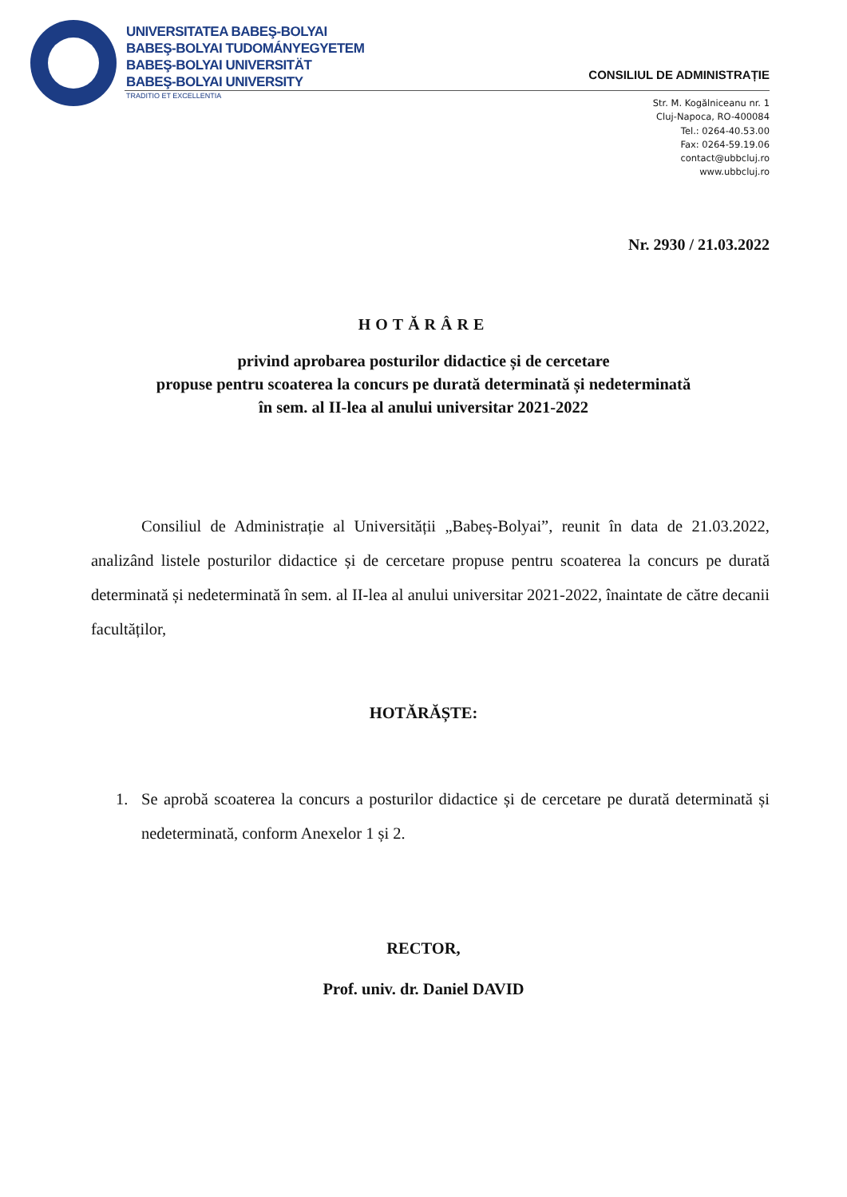UNIVERSITATEA BABEŞ-BOLYAI
BABEŞ-BOLYAI TUDOMÁNYEGYETEM
BABEŞ-BOLYAI UNIVERSITÄT
BABEŞ-BOLYAI UNIVERSITY
TRADITIO ET EXCELLENTIA
CONSILIUL DE ADMINISTRAȚIE
Str. M. Kogălniceanu nr. 1
Cluj-Napoca, RO-400084
Tel.: 0264-40.53.00
Fax: 0264-59.19.06
contact@ubbcluj.ro
www.ubbcluj.ro
Nr. 2930 / 21.03.2022
HOTĂRÂRE
privind aprobarea posturilor didactice și de cercetare
propuse pentru scoaterea la concurs pe durată determinată și nedeterminată
în sem. al II-lea al anului universitar 2021-2022
Consiliul de Administrație al Universității „Babeș-Bolyai”, reunit în data de 21.03.2022, analizând listele posturilor didactice și de cercetare propuse pentru scoaterea la concurs pe durată determinată și nedeterminată în sem. al II-lea al anului universitar 2021-2022, înaintate de către decanii facultăților,
HOTĂRĂȘTE:
1. Se aprobă scoaterea la concurs a posturilor didactice și de cercetare pe durată determinată și nedeterminată, conform Anexelor 1 și 2.
RECTOR,
Prof. univ. dr. Daniel DAVID